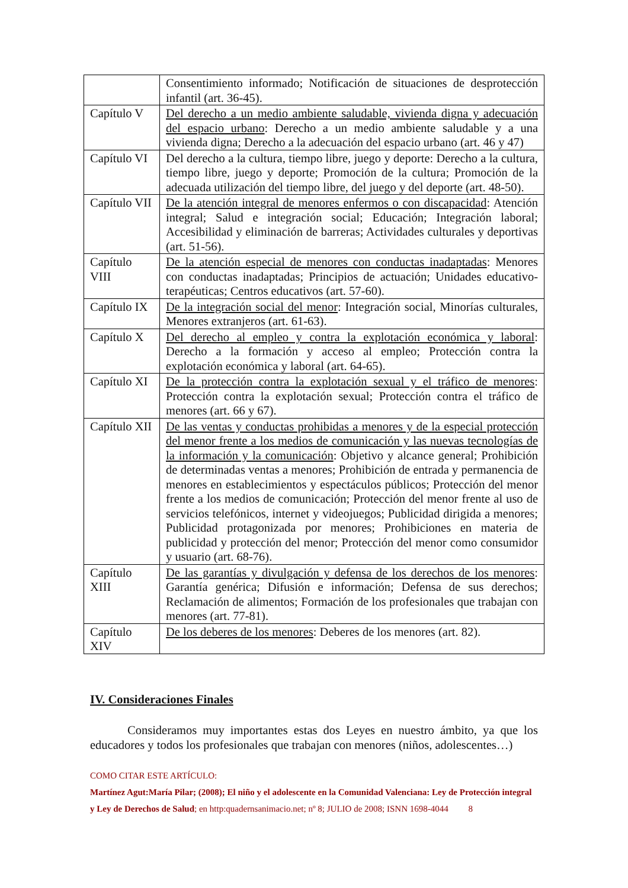| | Consentimiento informado; Notificación de situaciones de desprotección infantil (art. 36-45). |
| Capítulo V | Del derecho a un medio ambiente saludable, vivienda digna y adecuación del espacio urbano : Derecho a un medio ambiente saludable y a una vivienda digna; Derecho a la adecuación del espacio urbano (art. 46 y 47) |
| Capítulo VI | Del derecho a la cultura, tiempo libre, juego y deporte: Derecho a la cultura, tiempo libre, juego y deporte; Promoción de la cultura; Promoción de la adecuada utilización del tiempo libre, del juego y del deporte (art. 48-50). |
| Capítulo VII | De la atención integral de menores enfermos o con discapacidad : Atención integral; Salud e integración social; Educación; Integración laboral; Accesibilidad y eliminación de barreras; Actividades culturales y deportivas (art. 51-56). |
| Capítulo VIII | De la atención especial de menores con conductas inadaptadas : Menores con conductas inadaptadas; Principios de actuación; Unidades educativo-terapéuticas; Centros educativos (art. 57-60). |
| Capítulo IX | De la integración social del menor : Integración social, Minorías culturales, Menores extranjeros (art. 61-63). |
| Capítulo X | Del derecho al empleo y contra la explotación económica y laboral : Derecho a la formación y acceso al empleo; Protección contra la explotación económica y laboral (art. 64-65). |
| Capítulo XI | De la protección contra la explotación sexual y el tráfico de menores : Protección contra la explotación sexual; Protección contra el tráfico de menores (art. 66 y 67). |
| Capítulo XII | De las ventas y conductas prohibidas a menores y de la especial protección del menor frente a los medios de comunicación y las nuevas tecnologías de la información y la comunicación : Objetivo y alcance general; Prohibición de determinadas ventas a menores; Prohibición de entrada y permanencia de menores en establecimientos y espectáculos públicos; Protección del menor frente a los medios de comunicación; Protección del menor frente al uso de servicios telefónicos, internet y videojuegos; Publicidad dirigida a menores; Publicidad protagonizada por menores; Prohibiciones en materia de publicidad y protección del menor; Protección del menor como consumidor y usuario (art. 68-76). |
| Capítulo XIII | De las garantías y divulgación y defensa de los derechos de los menores : Garantía genérica; Difusión e información; Defensa de sus derechos; Reclamación de alimentos; Formación de los profesionales que trabajan con menores (art. 77-81). |
| Capítulo XIV | De los deberes de los menores : Deberes de los menores (art. 82). |
IV. Consideraciones Finales
Consideramos muy importantes estas dos Leyes en nuestro ámbito, ya que los educadores y todos los profesionales que trabajan con menores (niños, adolescentes…)
COMO CITAR ESTE ARTÍCULO:
Martínez Agut:María Pilar; (2008); El niño y el adolescente en la Comunidad Valenciana: Ley de Protección integral y Ley de Derechos de Salud; en http:quadernsanimacio.net; nº 8; JULIO de 2008; ISNN 1698-4044 8